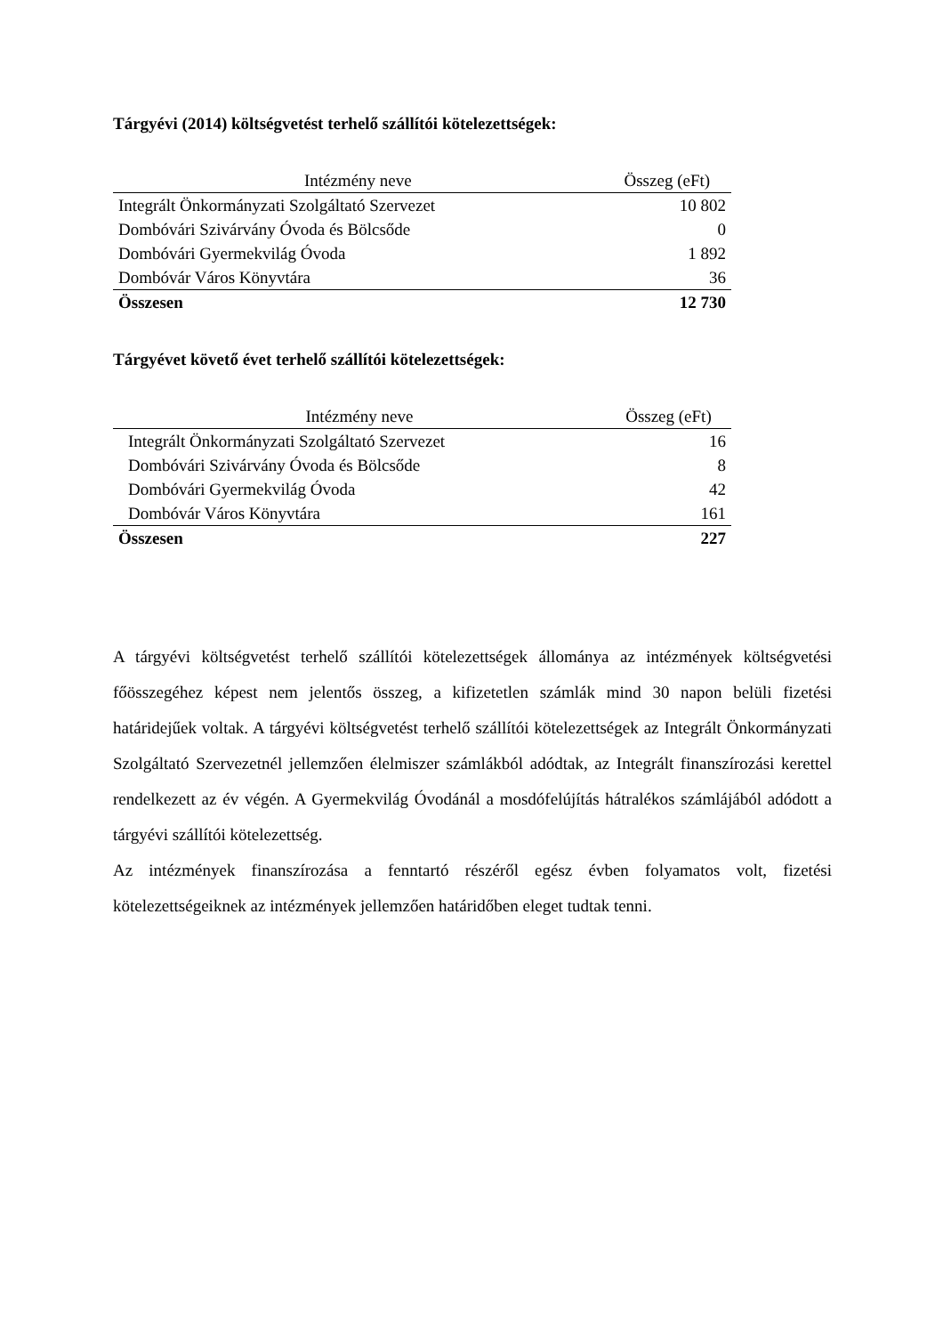Tárgyévi (2014) költségvetést terhelő szállítói kötelezettségek:
| Intézmény neve | Összeg (eFt) |
| --- | --- |
| Integrált Önkormányzati Szolgáltató Szervezet | 10 802 |
| Dombóvári Szivárvány Óvoda és Bölcsőde | 0 |
| Dombóvári Gyermekvilág Óvoda | 1 892 |
| Dombóvár Város Könyvtára | 36 |
| Összesen | 12 730 |
Tárgyévet követő évet terhelő szállítói kötelezettségek:
| Intézmény neve | Összeg (eFt) |
| --- | --- |
| Integrált Önkormányzati Szolgáltató Szervezet | 16 |
| Dombóvári Szivárvány Óvoda és Bölcsőde | 8 |
| Dombóvári Gyermekvilág Óvoda | 42 |
| Dombóvár Város Könyvtára | 161 |
| Összesen | 227 |
A tárgyévi költségvetést terhelő szállítói kötelezettségek állománya az intézmények költségvetési főösszegéhez képest nem jelentős összeg, a kifizetetlen számlák mind 30 napon belüli fizetési határidejűek voltak. A tárgyévi költségvetést terhelő szállítói kötelezettségek az Integrált Önkormányzati Szolgáltató Szervezetnél jellemzően élelmiszer számlákból adódtak, az Integrált finanszírozási kerettel rendelkezett az év végén. A Gyermekvilág Óvodánál a mosdófelújítás hátralékos számlájából adódott a tárgyévi szállítói kötelezettség.
Az intézmények finanszírozása a fenntartó részéről egész évben folyamatos volt, fizetési kötelezettségeiknek az intézmények jellemzően határidőben eleget tudtak tenni.